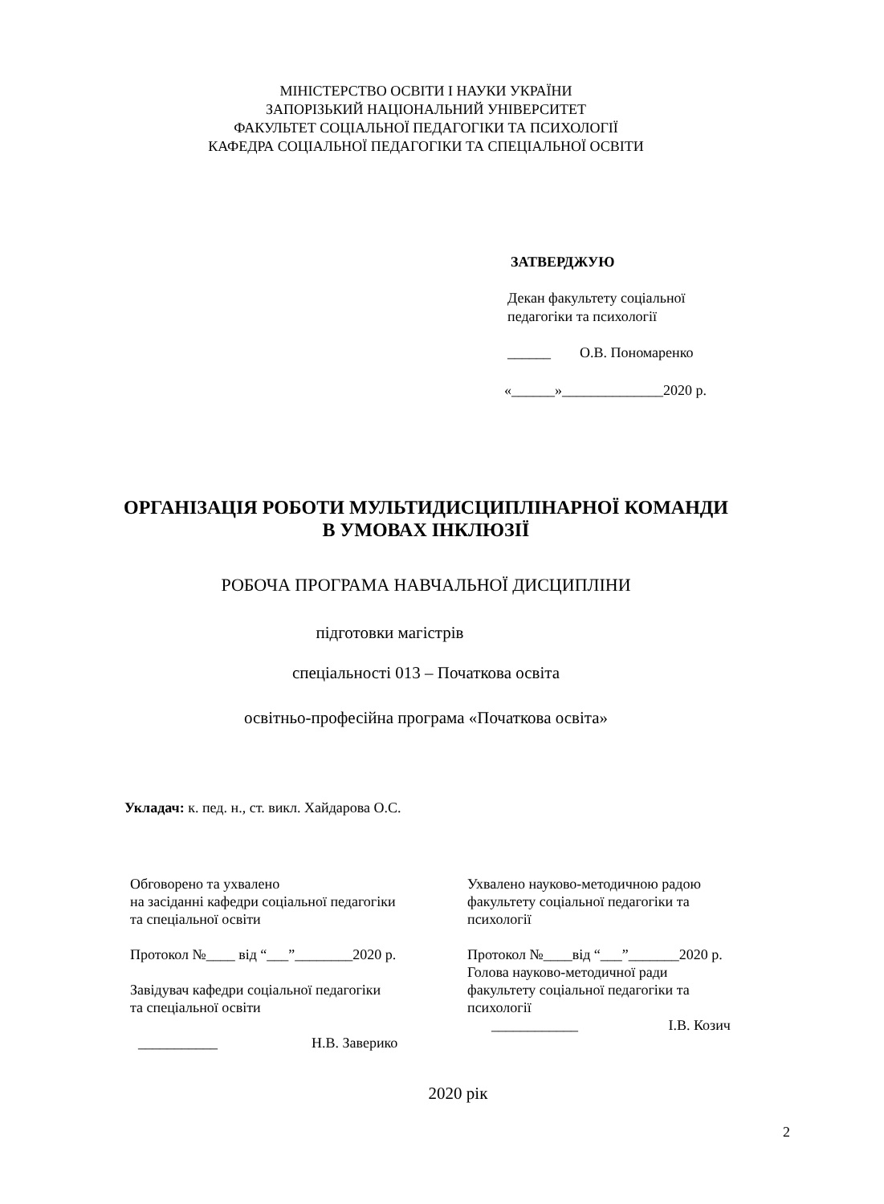МІНІСТЕРСТВО ОСВІТИ І НАУКИ УКРАЇНИ
ЗАПОРІЗЬКИЙ НАЦІОНАЛЬНИЙ УНІВЕРСИТЕТ
ФАКУЛЬТЕТ СОЦІАЛЬНОЇ ПЕДАГОГІКИ ТА ПСИХОЛОГІЇ
КАФЕДРА СОЦІАЛЬНОЇ ПЕДАГОГІКИ ТА СПЕЦІАЛЬНОЇ ОСВІТИ
ЗАТВЕРДЖУЮ
Декан факультету соціальної
педагогіки та психології
______ О.В. Пономаренко
«______»______________2020 р.
ОРГАНІЗАЦІЯ РОБОТИ МУЛЬТИДИСЦИПЛІНАРНОЇ КОМАНДИ
В УМОВАХ ІНКЛЮЗІЇ
РОБОЧА ПРОГРАМА НАВЧАЛЬНОЇ ДИСЦИПЛІНИ
підготовки магістрів
спеціальності 013 – Початкова освіта
освітньо-професійна програма «Початкова освіта»
Укладач: к. пед. н., ст. викл. Хайдарова О.С.
Обговорено та ухвалено
на засіданні кафедри соціальної педагогіки
та спеціальної освіти
Протокол №____ від “___”________2020 р.
Завідувач кафедри соціальної педагогіки
та спеціальної освіти
___________ Н.В. Заверико
Ухвалено науково-методичною радою
факультету соціальної педагогіки та
психології
Протокол №____від “___”_______2020 р.
Голова науково-методичної ради
факультету соціальної педагогіки та
психології
____________ І.В. Козич
2020 рік
2